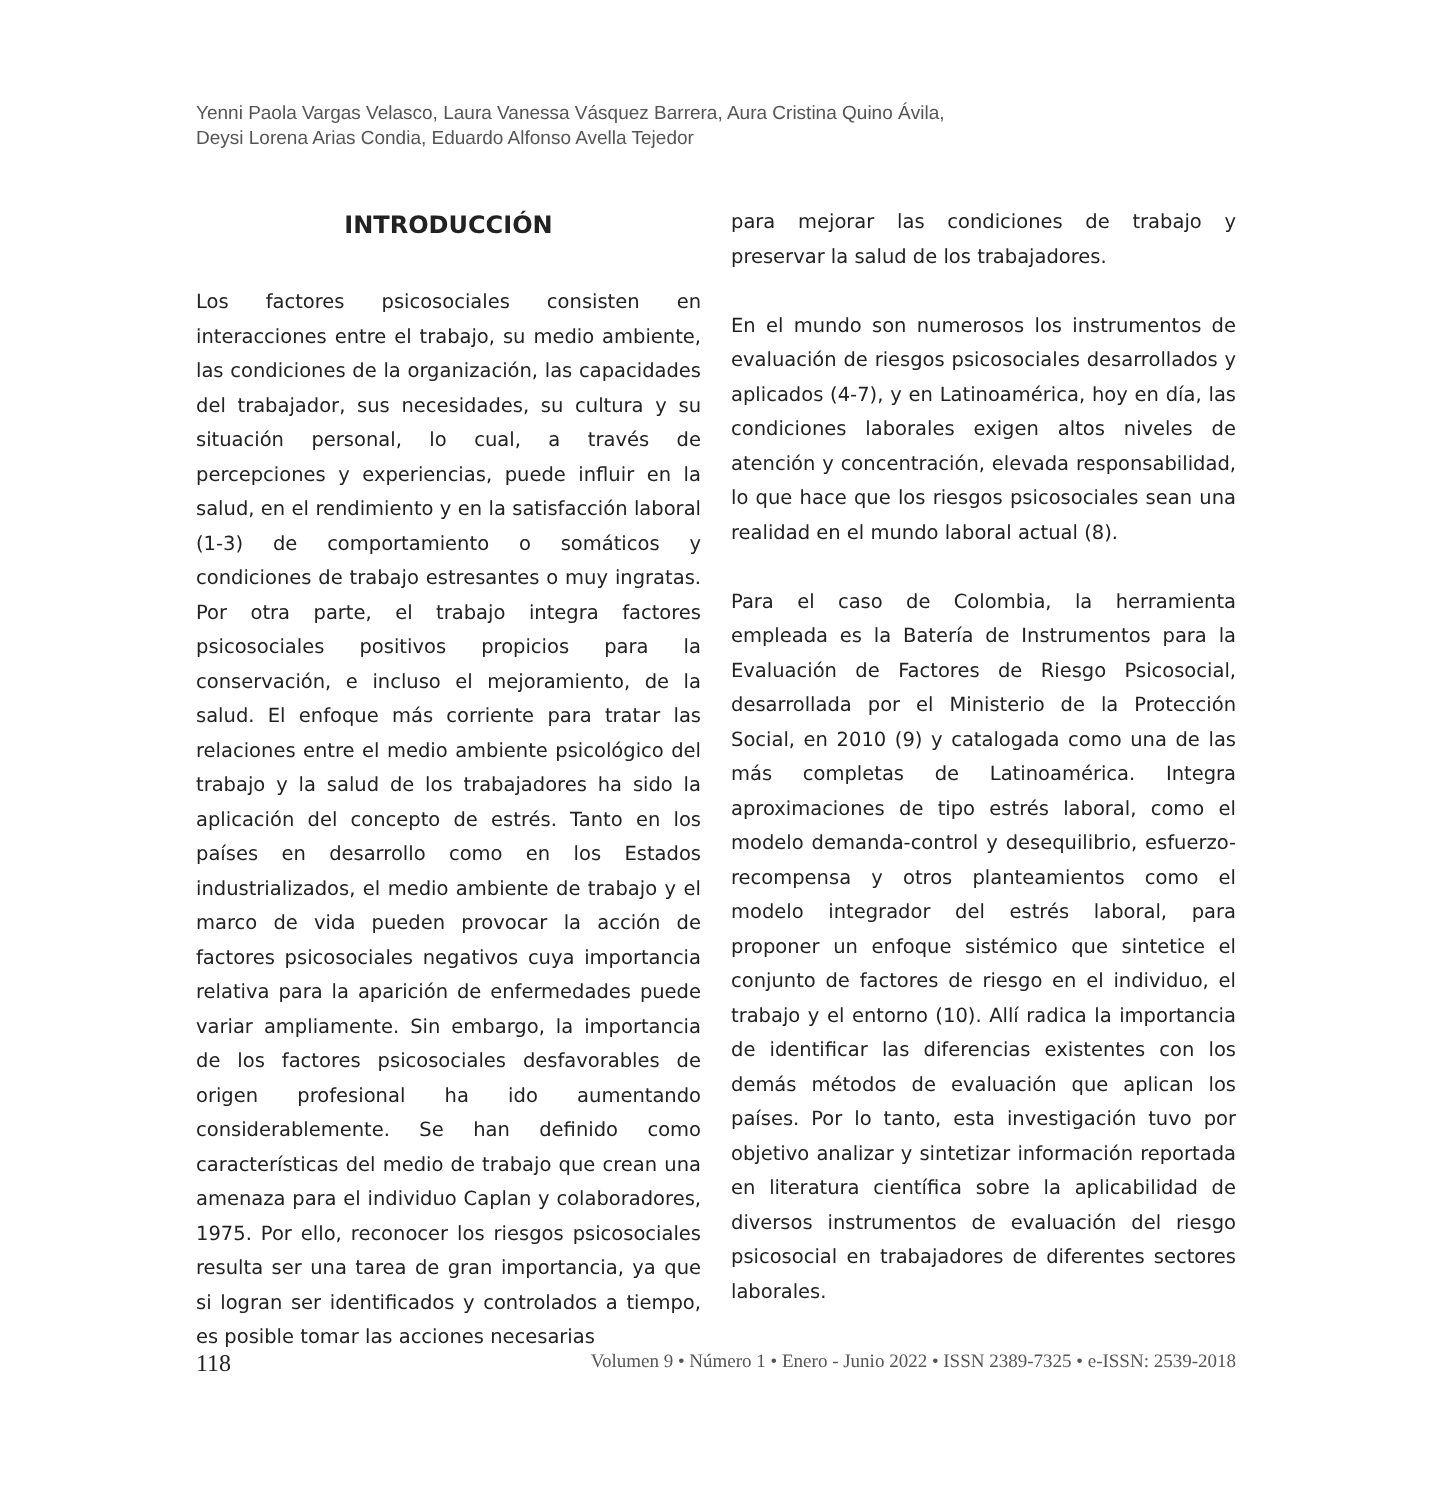Yenni Paola Vargas Velasco, Laura Vanessa Vásquez Barrera, Aura Cristina Quino Ávila,
Deysi Lorena Arias Condia, Eduardo Alfonso Avella Tejedor
INTRODUCCIÓN
Los factores psicosociales consisten en interacciones entre el trabajo, su medio ambiente, las condiciones de la organización, las capacidades del trabajador, sus necesidades, su cultura y su situación personal, lo cual, a través de percepciones y experiencias, puede influir en la salud, en el rendimiento y en la satisfacción laboral (1-3) de comportamiento o somáticos y condiciones de trabajo estresantes o muy ingratas. Por otra parte, el trabajo integra factores psicosociales positivos propicios para la conservación, e incluso el mejoramiento, de la salud. El enfoque más corriente para tratar las relaciones entre el medio ambiente psicológico del trabajo y la salud de los trabajadores ha sido la aplicación del concepto de estrés. Tanto en los países en desarrollo como en los Estados industrializados, el medio ambiente de trabajo y el marco de vida pueden provocar la acción de factores psicosociales negativos cuya importancia relativa para la aparición de enfermedades puede variar ampliamente. Sin embargo, la importancia de los factores psicosociales desfavorables de origen profesional ha ido aumentando considerablemente. Se han definido como características del medio de trabajo que crean una amenaza para el individuo Caplan y colaboradores, 1975. Por ello, reconocer los riesgos psicosociales resulta ser una tarea de gran importancia, ya que si logran ser identificados y controlados a tiempo, es posible tomar las acciones necesarias
para mejorar las condiciones de trabajo y preservar la salud de los trabajadores.
En el mundo son numerosos los instrumentos de evaluación de riesgos psicosociales desarrollados y aplicados (4-7), y en Latinoamérica, hoy en día, las condiciones laborales exigen altos niveles de atención y concentración, elevada responsabilidad, lo que hace que los riesgos psicosociales sean una realidad en el mundo laboral actual (8).
Para el caso de Colombia, la herramienta empleada es la Batería de Instrumentos para la Evaluación de Factores de Riesgo Psicosocial, desarrollada por el Ministerio de la Protección Social, en 2010 (9) y catalogada como una de las más completas de Latinoamérica. Integra aproximaciones de tipo estrés laboral, como el modelo demanda-control y desequilibrio, esfuerzo-recompensa y otros planteamientos como el modelo integrador del estrés laboral, para proponer un enfoque sistémico que sintetice el conjunto de factores de riesgo en el individuo, el trabajo y el entorno (10). Allí radica la importancia de identificar las diferencias existentes con los demás métodos de evaluación que aplican los países. Por lo tanto, esta investigación tuvo por objetivo analizar y sintetizar información reportada en literatura científica sobre la aplicabilidad de diversos instrumentos de evaluación del riesgo psicosocial en trabajadores de diferentes sectores laborales.
118 Volumen 9 • Número 1 • Enero - Junio 2022 • ISSN 2389-7325 • e-ISSN: 2539-2018